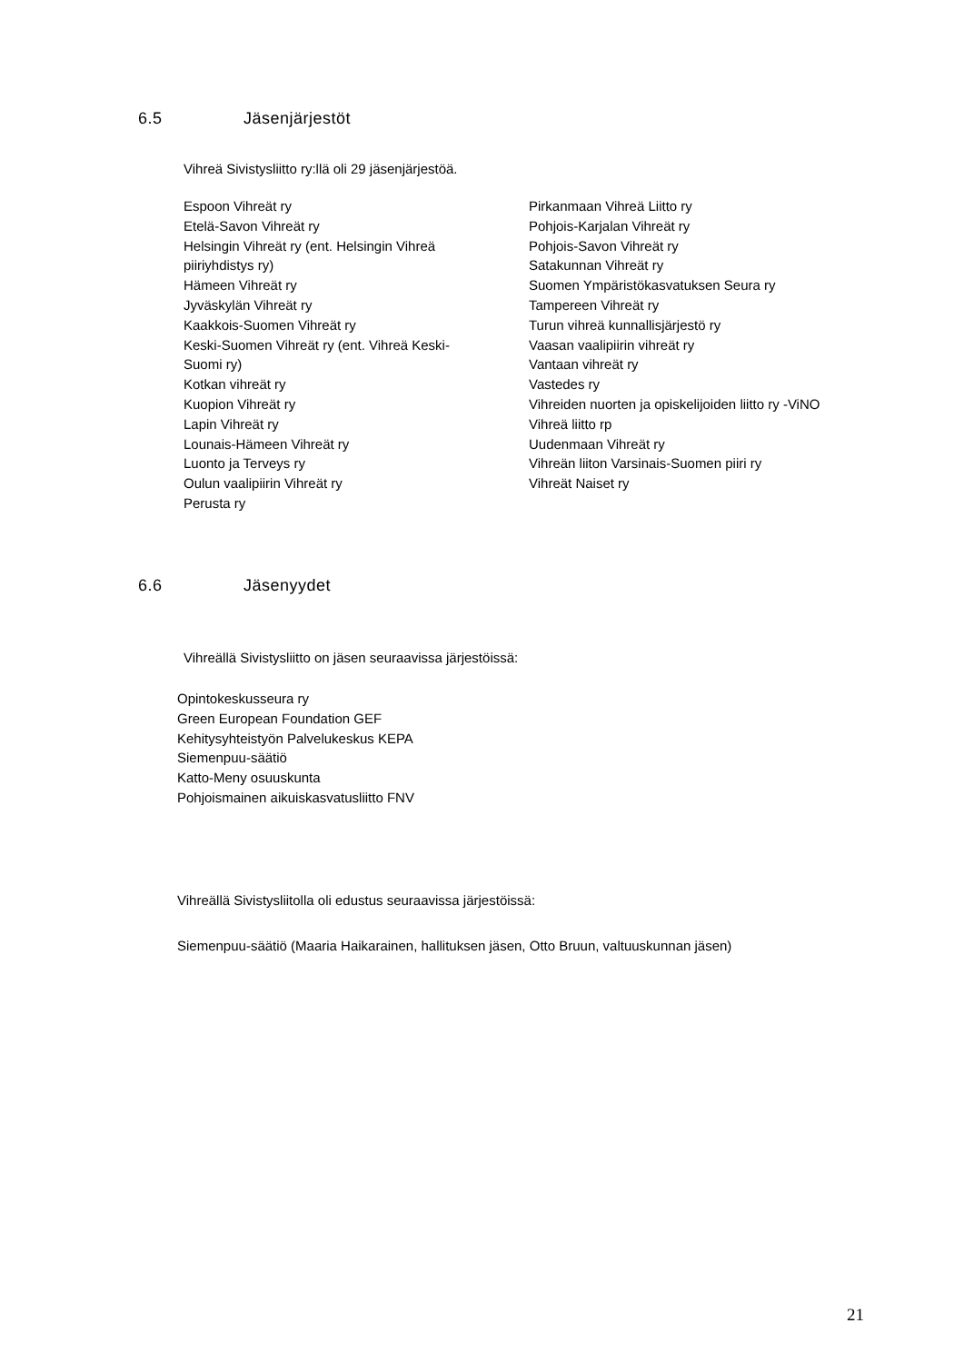6.5 Jäsenjärjestöt
Vihreä Sivistysliitto ry:llä oli 29 jäsenjärjestöä.
Espoon Vihreät ry
Etelä-Savon Vihreät ry
Helsingin Vihreät ry (ent. Helsingin Vihreä
piiriyhdistys ry)
Hämeen Vihreät ry
Jyväskylän Vihreät ry
Kaakkois-Suomen Vihreät ry
Keski-Suomen Vihreät ry (ent. Vihreä Keski-
Suomi ry)
Kotkan vihreät ry
Kuopion Vihreät ry
Lapin Vihreät ry
Lounais-Hämeen Vihreät ry
Luonto ja Terveys ry
Oulun vaalipiirin Vihreät ry
Perusta ry
Pirkanmaan Vihreä Liitto ry
Pohjois-Karjalan Vihreät ry
Pohjois-Savon Vihreät ry
Satakunnan Vihreät ry
Suomen Ympäristökasvatuksen Seura ry
Tampereen Vihreät ry
Turun vihreä kunnallisjärjestö ry
Vaasan vaalipiirin vihreät ry
Vantaan vihreät ry
Vastedes ry
Vihreiden nuorten ja opiskelijoiden liitto ry -ViNO
Vihreä liitto rp
Uudenmaan Vihreät ry
Vihreän liiton Varsinais-Suomen piiri ry
Vihreät Naiset ry
6.6 Jäsenyydet
Vihreällä Sivistysliitto on jäsen seuraavissa järjestöissä:
Opintokeskusseura ry
Green European Foundation GEF
Kehitysyhteistyön Palvelukeskus KEPA
Siemenpuu-säätiö
Katto-Meny osuuskunta
Pohjoismainen aikuiskasvatusliitto FNV
Vihreällä Sivistysliitolla oli edustus seuraavissa järjestöissä:
Siemenpuu-säätiö (Maaria Haikarainen, hallituksen jäsen, Otto Bruun, valtuuskunnan jäsen)
21